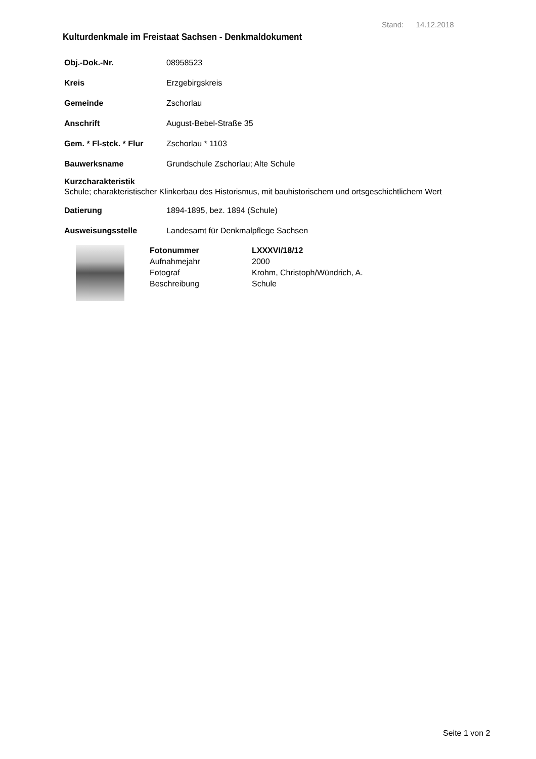Stand: 14.12.2018
Kulturdenkmale im Freistaat Sachsen - Denkmaldokument
Obj.-Dok.-Nr. 08958523
Kreis Erzgebirgskreis
Gemeinde Zschorlau
Anschrift August-Bebel-Straße 35
Gem. * Fl-stck. * Flur Zschorlau * 1103
Bauwerksname Grundschule Zschorlau; Alte Schule
Kurzcharakteristik
Schule; charakteristischer Klinkerbau des Historismus, mit bauhistorischem und ortsgeschichtlichem Wert
Datierung 1894-1895, bez. 1894 (Schule)
Ausweisungsstelle Landesamt für Denkmalpflege Sachsen
Fotonummer LXXXVI/18/12
Aufnahmejahr 2000
Fotograf Krohm, Christoph/Wündrich, A.
Beschreibung Schule
Seite 1 von 2